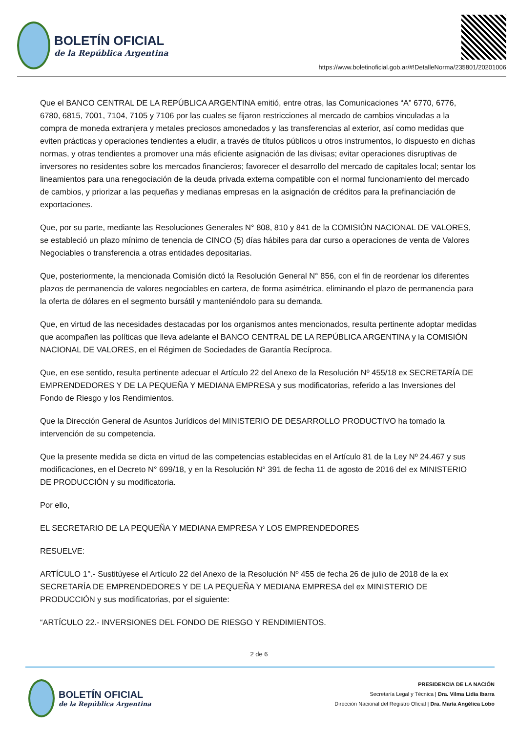BOLETÍN OFICIAL
de la República Argentina
https://www.boletinoficial.gob.ar/#!DetalleNorma/235801/20201006
Que el BANCO CENTRAL DE LA REPÚBLICA ARGENTINA emitió, entre otras, las Comunicaciones “A” 6770, 6776, 6780, 6815, 7001, 7104, 7105 y 7106 por las cuales se fijaron restricciones al mercado de cambios vinculadas a la compra de moneda extranjera y metales preciosos amonedados y las transferencias al exterior, así como medidas que eviten prácticas y operaciones tendientes a eludir, a través de títulos públicos u otros instrumentos, lo dispuesto en dichas normas, y otras tendientes a promover una más eficiente asignación de las divisas; evitar operaciones disruptivas de inversores no residentes sobre los mercados financieros; favorecer el desarrollo del mercado de capitales local; sentar los lineamientos para una renegociación de la deuda privada externa compatible con el normal funcionamiento del mercado de cambios, y priorizar a las pequeñas y medianas empresas en la asignación de créditos para la prefinanciación de exportaciones.
Que, por su parte, mediante las Resoluciones Generales N° 808, 810 y 841 de la COMISIÓN NACIONAL DE VALORES, se estableció un plazo mínimo de tenencia de CINCO (5) días hábiles para dar curso a operaciones de venta de Valores Negociables o transferencia a otras entidades depositarias.
Que, posteriormente, la mencionada Comisión dictó la Resolución General N° 856, con el fin de reordenar los diferentes plazos de permanencia de valores negociables en cartera, de forma asimétrica, eliminando el plazo de permanencia para la oferta de dólares en el segmento bursátil y manteniéndolo para su demanda.
Que, en virtud de las necesidades destacadas por los organismos antes mencionados, resulta pertinente adoptar medidas que acompañen las políticas que lleva adelante el BANCO CENTRAL DE LA REPÚBLICA ARGENTINA y la COMISIÓN NACIONAL DE VALORES, en el Régimen de Sociedades de Garantía Recíproca.
Que, en ese sentido, resulta pertinente adecuar el Artículo 22 del Anexo de la Resolución Nº 455/18 ex SECRETARÍA DE EMPRENDEDORES Y DE LA PEQUEÑA Y MEDIANA EMPRESA y sus modificatorias, referido a las Inversiones del Fondo de Riesgo y los Rendimientos.
Que la Dirección General de Asuntos Jurídicos del MINISTERIO DE DESARROLLO PRODUCTIVO ha tomado la intervención de su competencia.
Que la presente medida se dicta en virtud de las competencias establecidas en el Artículo 81 de la Ley Nº 24.467 y sus modificaciones, en el Decreto N° 699/18, y en la Resolución N° 391 de fecha 11 de agosto de 2016 del ex MINISTERIO DE PRODUCCIÓN y su modificatoria.
Por ello,
EL SECRETARIO DE LA PEQUEÑA Y MEDIANA EMPRESA Y LOS EMPRENDEDORES
RESUELVE:
ARTÍCULO 1°.- Sustitúyese el Artículo 22 del Anexo de la Resolución Nº 455 de fecha 26 de julio de 2018 de la ex SECRETARÍA DE EMPRENDEDORES Y DE LA PEQUEÑA Y MEDIANA EMPRESA del ex MINISTERIO DE PRODUCCIÓN y sus modificatorias, por el siguiente:
“ARTÍCULO 22.- INVERSIONES DEL FONDO DE RIESGO Y RENDIMIENTOS.
2 de 6
BOLETÍN OFICIAL
de la República Argentina
PRESIDENCIA DE LA NACIÓN
Secretaría Legal y Técnica | Dra. Vilma Lidia Ibarra
Dirección Nacional del Registro Oficial | Dra. María Angélica Lobo